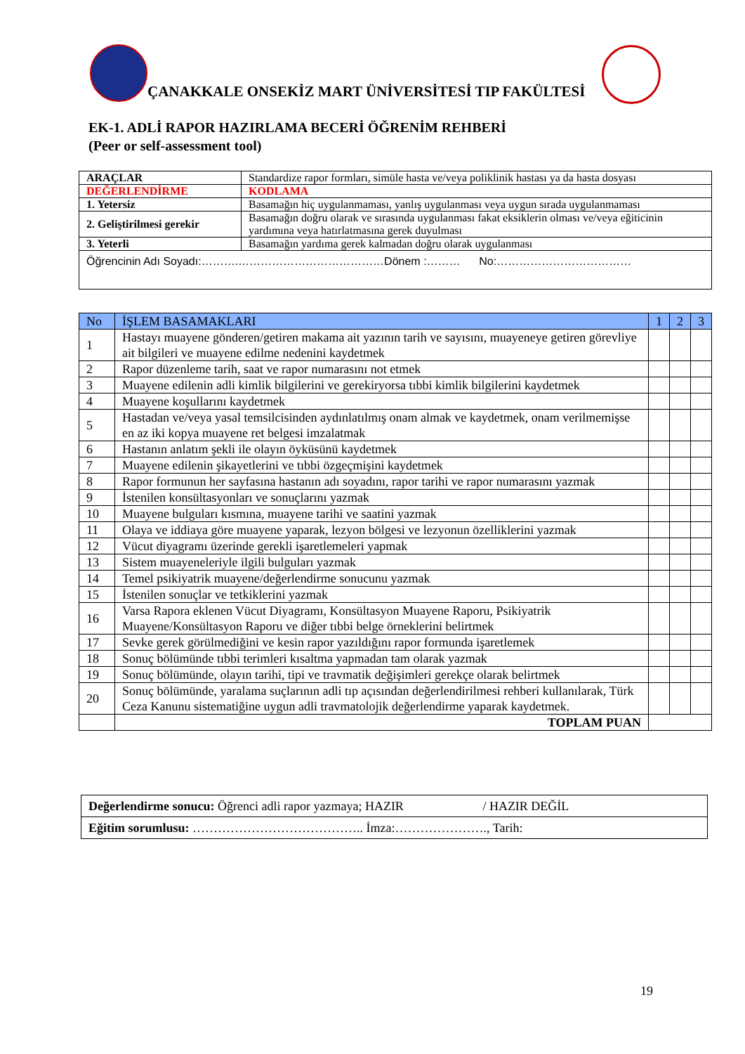ÇANAKKALE ONSEKİZ MART ÜNİVERSİTESİ TIP FAKÜLTESİ
EK-1. ADLİ RAPOR HAZIRLAMA BECERİ ÖĞRENİM REHBERİ
(Peer or self-assessment tool)
| ARAÇLAR | Standardize rapor formları, simüle hasta ve/veya poliklinik hastası ya da hasta dosyası |
| DEĞERLENDİRME | KODLAMA |
| 1. Yetersiz | Basamağın hiç uygulanmaması, yanlış uygulanması veya uygun sırada uygulanmaması |
| 2. Geliştirilmesi gerekir | Basamağın doğru olarak ve sırasında uygulanması fakat eksiklerin olması ve/veya eğiticinin yardımına veya hatırlatmasına gerek duyulması |
| 3. Yeterli | Basamağın yardıma gerek kalmadan doğru olarak uygulanması |
| Öğrencinin Adı Soyadı:……….…………………………………Dönem :……… No:……………………………… | |
| No | İŞLEM BASAMAKLARI | 1 | 2 | 3 |
| --- | --- | --- | --- | --- |
| 1 | Hastayı muayene gönderen/getiren makama ait yazının tarih ve sayısını, muayeneye getiren görevliye ait bilgileri ve muayene edilme nedenini kaydetmek | | | |
| 2 | Rapor düzenleme tarih, saat ve rapor numarasını not etmek | | | |
| 3 | Muayene edilenin adli kimlik bilgilerini ve gerekiryorsa tıbbi kimlik bilgilerini kaydetmek | | | |
| 4 | Muayene koşullarını kaydetmek | | | |
| 5 | Hastadan ve/veya yasal temsilcisinden aydınlatılmış onam almak ve kaydetmek, onam verilmemişse en az iki kopya muayene ret belgesi imzalatmak | | | |
| 6 | Hastanın anlatım şekli ile olayın öyküsünü kaydetmek | | | |
| 7 | Muayene edilenin şikayetlerini ve tıbbi özgeçmişini kaydetmek | | | |
| 8 | Rapor formunun her sayfasına hastanın adı soyadını, rapor tarihi ve rapor numarasını yazmak | | | |
| 9 | İstenilen konsültasyonları ve sonuçlarını yazmak | | | |
| 10 | Muayene bulguları kısmına, muayene tarihi ve saatini yazmak | | | |
| 11 | Olaya ve iddiaya göre muayene yaparak, lezyon bölgesi ve lezyonun özelliklerini yazmak | | | |
| 12 | Vücut diyagramı üzerinde gerekli işaretlemeleri yapmak | | | |
| 13 | Sistem muayeneleriyle ilgili bulguları yazmak | | | |
| 14 | Temel psikiyatrik muayene/değerlendirme sonucunu yazmak | | | |
| 15 | İstenilen sonuçlar ve tetkiklerini yazmak | | | |
| 16 | Varsa Rapora eklenen Vücut Diyagramı, Konsültasyon Muayene Raporu, Psikiyatrik Muayene/Konsültasyon Raporu ve diğer tıbbi belge örneklerini belirtmek | | | |
| 17 | Sevke gerek görülmediğini ve kesin rapor yazıldığını rapor formunda işaretlemek | | | |
| 18 | Sonuç bölümünde tıbbi terimleri kısaltma yapmadan tam olarak yazmak | | | |
| 19 | Sonuç bölümünde, olayın tarihi, tipi ve travmatik değişimleri gerekçe olarak belirtmek | | | |
| 20 | Sonuç bölümünde, yaralama suçlarının adli tıp açısından değerlendirilmesi rehberi kullanılarak, Türk Ceza Kanunu sistematiğine uygun adli travmatolojik değerlendirme yaparak kaydetmek. | | | |
| | TOPLAM PUAN | | | |
| Değerlendirme sonucu: Öğrenci adli rapor yazmaya; HAZIR / HAZIR DEĞİL |
| Eğitim sorumlusu: ………………………………….. İmza:…………………., Tarih: |
19